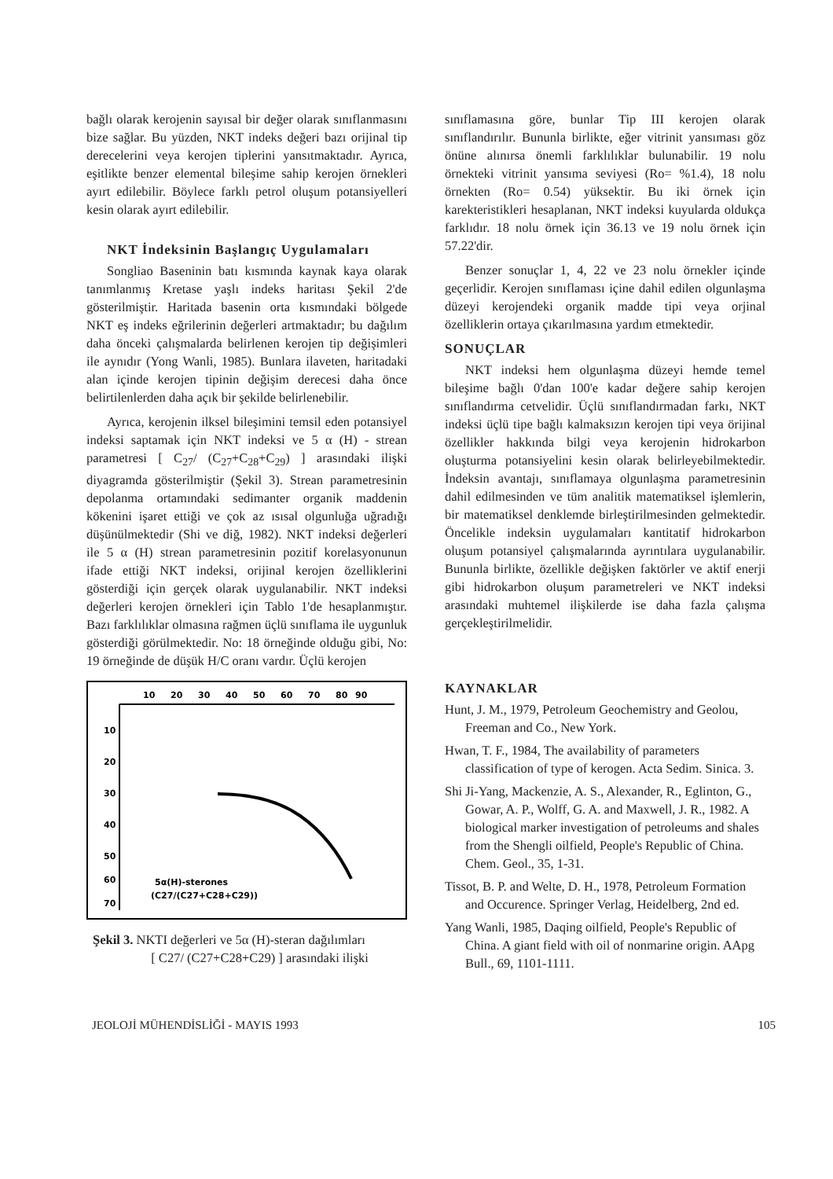bağlı olarak kerojenin sayısal bir değer olarak sınıflanmasını bize sağlar. Bu yüzden, NKT indeks değeri bazı orijinal tip derecelerini veya kerojen tiplerini yansıtmaktadır. Ayrıca, eşitlikte benzer elemental bileşime sahip kerojen örnekleri ayırt edilebilir. Böylece farklı petrol oluşum potansiyelleri kesin olarak ayırt edilebilir.
NKT İndeksinin Başlangıç Uygulamaları
Songliao Baseninin batı kısmında kaynak kaya olarak tanımlanmış Kretase yaşlı indeks haritası Şekil 2'de gösterilmiştir. Haritada basenin orta kısmındaki bölgede NKT eş indeks eğrilerinin değerleri artmaktadır; bu dağılım daha önceki çalışmalarda belirlenen kerojen tip değişimleri ile aynıdır (Yong Wanli, 1985). Bunlara ilaveten, haritadaki alan içinde kerojen tipinin değişim derecesi daha önce belirtilenlerden daha açık bir şekilde belirlenebilir.
Ayrıca, kerojenin ilksel bileşimini temsil eden potansiyel indeksi saptamak için NKT indeksi ve 5 α (H) - strean parametresi [ C<sub>27</sub>/ (C<sub>27</sub>+C<sub>28</sub>+C<sub>29</sub>) ] arasındaki ilişki diyagramda gösterilmiştir (Şekil 3). Strean parametresinin depolanma ortamındaki sedimanter organik maddenin kökenini işaret ettiği ve çok az ısısal olgunluğa uğradığı düşünülmektedir (Shi ve diğ, 1982). NKT indeksi değerleri ile 5 α (H) strean parametresinin pozitif korelasyonunun ifade ettiği NKT indeksi, orijinal kerojen özelliklerini gösterdiği için gerçek olarak uygulanabilir. NKT indeksi değerleri kerojen örnekleri için Tablo 1'de hesaplanmıştır. Bazı farklılıklar olmasına rağmen üçlü sınıflama ile uygunluk gösterdiği görülmektedir. No: 18 örneğinde olduğu gibi, No: 19 örneğinde de düşük H/C oranı vardır. Üçlü kerojen
10
20
30
40
50
60
70
80
90
10
20
30
40
50
60
70
5α(H)-sterones
(C27/(C27+C28+C29))
Şekil 3. NKTI değerleri ve 5α (H)-steran dağılımları
[ C27/ (C27+C28+C29) ] arasındaki ilişki
sınıflamasına göre, bunlar Tip III kerojen olarak sınıflandırılır. Bununla birlikte, eğer vitrinit yansıması göz önüne alınırsa önemli farklılıklar bulunabilir. 19 nolu örnekteki vitrinit yansıma seviyesi (Ro= %1.4), 18 nolu örnekten (Ro= 0.54) yüksektir. Bu iki örnek için karekteristikleri hesaplanan, NKT indeksi kuyularda oldukça farklıdır. 18 nolu örnek için 36.13 ve 19 nolu örnek için 57.22'dir.
Benzer sonuçlar 1, 4, 22 ve 23 nolu örnekler içinde geçerlidir. Kerojen sınıflaması içine dahil edilen olgunlaşma düzeyi kerojendeki organik madde tipi veya orjinal özelliklerin ortaya çıkarılmasına yardım etmektedir.
SONUÇLAR
NKT indeksi hem olgunlaşma düzeyi hemde temel bileşime bağlı 0'dan 100'e kadar değere sahip kerojen sınıflandırma cetvelidir. Üçlü sınıflandırmadan farkı, NKT indeksi üçlü tipe bağlı kalmaksızın kerojen tipi veya örijinal özellikler hakkında bilgi veya kerojenin hidrokarbon oluşturma potansiyelini kesin olarak belirleyebilmektedir. İndeksin avantajı, sınıflamaya olgunlaşma parametresinin dahil edilmesinden ve tüm analitik matematiksel işlemlerin, bir matematiksel denklemde birleştirilmesinden gelmektedir. Öncelikle indeksin uygulamaları kantitatif hidrokarbon oluşum potansiyel çalışmalarında ayrıntılara uygulanabilir. Bununla birlikte, özellikle değişken faktörler ve aktif enerji gibi hidrokarbon oluşum parametreleri ve NKT indeksi arasındaki muhtemel ilişkilerde ise daha fazla çalışma gerçekleştirilmelidir.
KAYNAKLAR
Hunt, J. M., 1979, Petroleum Geochemistry and Geolou, Freeman and Co., New York.
Hwan, T. F., 1984, The availability of parameters classification of type of kerogen. Acta Sedim. Sinica. 3.
Shi Ji-Yang, Mackenzie, A. S., Alexander, R., Eglinton, G., Gowar, A. P., Wolff, G. A. and Maxwell, J. R., 1982. A biological marker investigation of petroleums and shales from the Shengli oilfield, People's Republic of China. Chem. Geol., 35, 1-31.
Tissot, B. P. and Welte, D. H., 1978, Petroleum Formation and Occurence. Springer Verlag, Heidelberg, 2nd ed.
Yang Wanli, 1985, Daqing oilfield, People's Republic of China. A giant field with oil of nonmarine origin. AApg Bull., 69, 1101-1111.
JEOLOJİ MÜHENDİSLİĞİ - MAYIS 1993 105